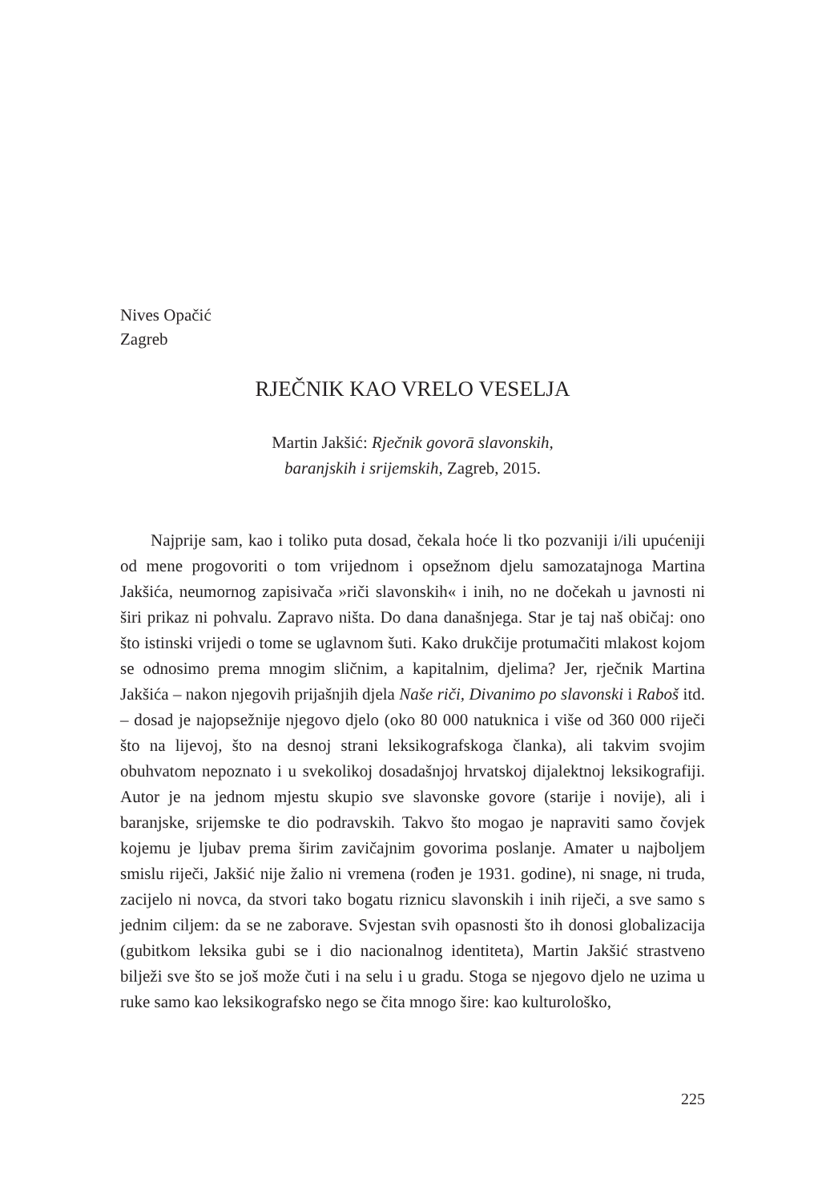Nives Opačić
Zagreb
RJEČNIK KAO VRELO VESELJA
Martin Jakšić: Rječnik govorā slavonskih,
baranjskih i srijemskih, Zagreb, 2015.
Najprije sam, kao i toliko puta dosad, čekala hoće li tko pozvaniji i/ili upućeniji od mene progovoriti o tom vrijednom i opsežnom djelu samozatajnoga Martina Jakšića, neumornog zapisivača »riči slavonskih« i inih, no ne dočekah u javnosti ni širi prikaz ni pohvalu. Zapravo ništa. Do dana današnjega. Star je taj naš običaj: ono što istinski vrijedi o tome se uglavnom šuti. Kako drukčije protumačiti mlakost kojom se odnosimo prema mnogim sličnim, a kapitalnim, djelima? Jer, rječnik Martina Jakšića – nakon njegovih prijašnjih djela Naše riči, Divanimo po slavonski i Raboš itd. – dosad je najopsežnije njegovo djelo (oko 80 000 natuknica i više od 360 000 riječi što na lijevoj, što na desnoj strani leksikografskoga članka), ali takvim svojim obuhvatom nepoznato i u svekolikoj dosadašnjoj hrvatskoj dijalektnoj leksikografiji. Autor je na jednom mjestu skupio sve slavonske govore (starije i novije), ali i baranjske, srijemske te dio podravskih. Takvo što mogao je napraviti samo čovjek kojemu je ljubav prema širim zavičajnim govorima poslanje. Amater u najboljem smislu riječi, Jakšić nije žalio ni vremena (rođen je 1931. godine), ni snage, ni truda, zacijelo ni novca, da stvori tako bogatu riznicu slavonskih i inih riječi, a sve samo s jednim ciljem: da se ne zaborave. Svjestan svih opasnosti što ih donosi globalizacija (gubitkom leksika gubi se i dio nacionalnog identiteta), Martin Jakšić strastveno bilježi sve što se još može čuti i na selu i u gradu. Stoga se njegovo djelo ne uzima u ruke samo kao leksikografsko nego se čita mnogo šire: kao kulturološko,
225